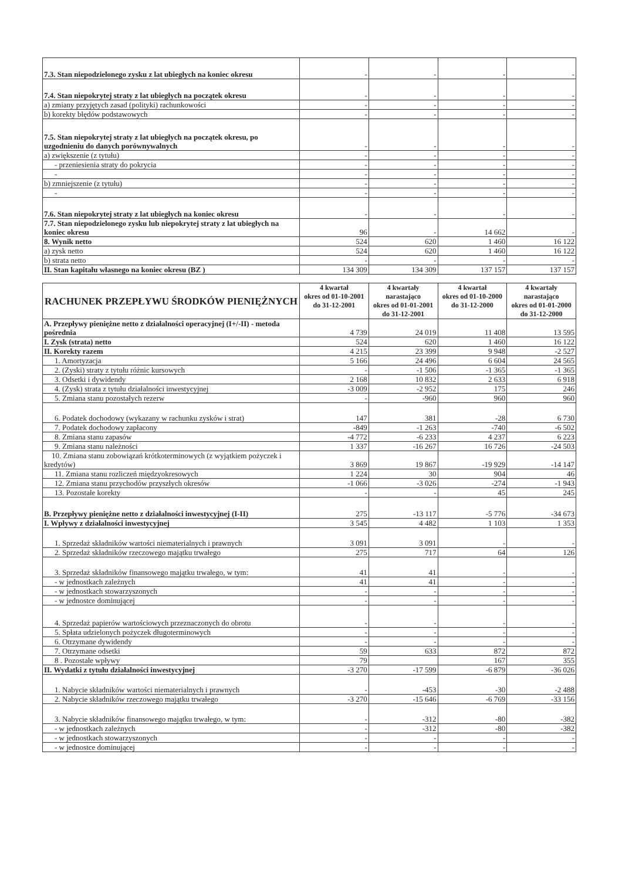| 7.3. Stan niepodzielonego zysku z lat ubiegłych na koniec okresu | - | - | - | - |
| 7.4. Stan niepokrytej straty z lat ubiegłych na początek okresu | - | - | - | - |
| a) zmiany przyjętych zasad (polityki) rachunkowości | - | - | - | - |
| b) korekty błędów podstawowych | - | - | - | - |
| 7.5. Stan niepokrytej straty z lat ubiegłych na początek okresu, po uzgodnieniu do danych porównywalnych | - | - | - | - |
| a) zwiększenie (z tytułu) | - | - | - | - |
| - przeniesienia straty do pokrycia | - | - | - | - |
| - | - | - | - | - |
| b) zmniejszenie (z tytułu) | - | - | - | - |
| - | - | - | - | - |
| 7.6. Stan niepokrytej straty z lat ubiegłych na koniec okresu | - | - | - | - |
| 7.7. Stan niepodzielonego zysku lub niepokrytej straty z lat ubiegłych na koniec okresu | 96 | - | 14 662 | - |
| 8. Wynik netto | 524 | 620 | 1 460 | 16 122 |
| a) zysk netto | 524 | 620 | 1 460 | 16 122 |
| b) strata netto | - | - | - | - |
| II. Stan kapitału własnego na koniec okresu (BZ ) | 134 309 | 134 309 | 137 157 | 137 157 |
| RACHUNEK PRZEPŁYWU ŚRODKÓW PIENIĘŻNYCH | 4 kwartał okres od 01-10-2001 do 31-12-2001 | 4 kwartały narastająco okres od 01-01-2001 do 31-12-2001 | 4 kwartał okres od 01-10-2000 do 31-12-2000 | 4 kwartały narastająco okres od 01-01-2000 do 31-12-2000 |
| --- | --- | --- | --- | --- |
| A. Przepływy pieniężne netto z działalności operacyjnej (I+/-II) - metoda pośrednia | 4 739 | 24 019 | 11 408 | 13 595 |
| I. Zysk (strata) netto | 524 | 620 | 1 460 | 16 122 |
| II. Korekty razem | 4 215 | 23 399 | 9 948 | -2 527 |
| 1. Amortyzacja | 5 166 | 24 496 | 6 604 | 24 565 |
| 2. (Zyski) straty z tytułu różnic kursowych | - | -1 506 | -1 365 | -1 365 |
| 3. Odsetki i dywidendy | 2 168 | 10 832 | 2 633 | 6 918 |
| 4. (Zysk) strata z tytułu działalności inwestycyjnej | -3 009 | -2 952 | 175 | 246 |
| 5. Zmiana stanu pozostałych rezerw | - | -960 | 960 | 960 |
| 6. Podatek dochodowy (wykazany w rachunku zysków i strat) | 147 | 381 | -28 | 6 730 |
| 7. Podatek dochodowy zapłacony | -849 | -1 263 | -740 | -6 502 |
| 8. Zmiana stanu zapasów | -4 772 | -6 233 | 4 237 | 6 223 |
| 9. Zmiana stanu należności | 1 337 | -16 267 | 16 726 | -24 503 |
| 10. Zmiana stanu zobowiązań krótkoterminowych (z wyjątkiem pożyczek i kredytów) | 3 869 | 19 867 | -19 929 | -14 147 |
| 11. Zmiana stanu rozliczeń międzyokresowych | 1 224 | 30 | 904 | 46 |
| 12. Zmiana stanu przychodów przyszłych okresów | -1 066 | -3 026 | -274 | -1 943 |
| 13. Pozostałe korekty | - | - | 45 | 245 |
| B. Przepływy pieniężne netto z działalności inwestycyjnej (I-II) | 275 | -13 117 | -5 776 | -34 673 |
| I. Wpływy z działalności inwestycyjnej | 3 545 | 4 482 | 1 103 | 1 353 |
| 1. Sprzedaż składników wartości niematerialnych i prawnych | 3 091 | 3 091 | - | - |
| 2. Sprzedaż składników rzeczowego majątku trwałego | 275 | 717 | 64 | 126 |
| 3. Sprzedaż składników finansowego majątku trwałego, w tym: | 41 | 41 | - | - |
| - w jednostkach zależnych | 41 | 41 | - | - |
| - w jednostkach stowarzyszonych | - | - | - | - |
| - w jednostce dominującej | - | - | - | - |
| 4. Sprzedaż papierów wartościowych przeznaczonych do obrotu | - | - | - | - |
| 5. Spłata udzielonych pożyczek długoterminowych | - | - | - | - |
| 6. Otrzymane dywidendy | - | - | - | - |
| 7. Otrzymane odsetki | 59 | 633 | 872 | 872 |
| 8 . Pozostałe wpływy | 79 | | 167 | 355 |
| II. Wydatki z tytułu działalności inwestycyjnej | -3 270 | -17 599 | -6 879 | -36 026 |
| 1. Nabycie składników wartości niematerialnych i prawnych | - | -453 | -30 | -2 488 |
| 2. Nabycie składników rzeczowego majątku trwałego | -3 270 | -15 646 | -6 769 | -33 156 |
| 3. Nabycie składników finansowego majątku trwałego, w tym: | - | -312 | -80 | -382 |
| - w jednostkach zależnych | - | -312 | -80 | -382 |
| - w jednostkach stowarzyszonych | - | - | - | - |
| - w jednostce dominującej | - | - | - | - |